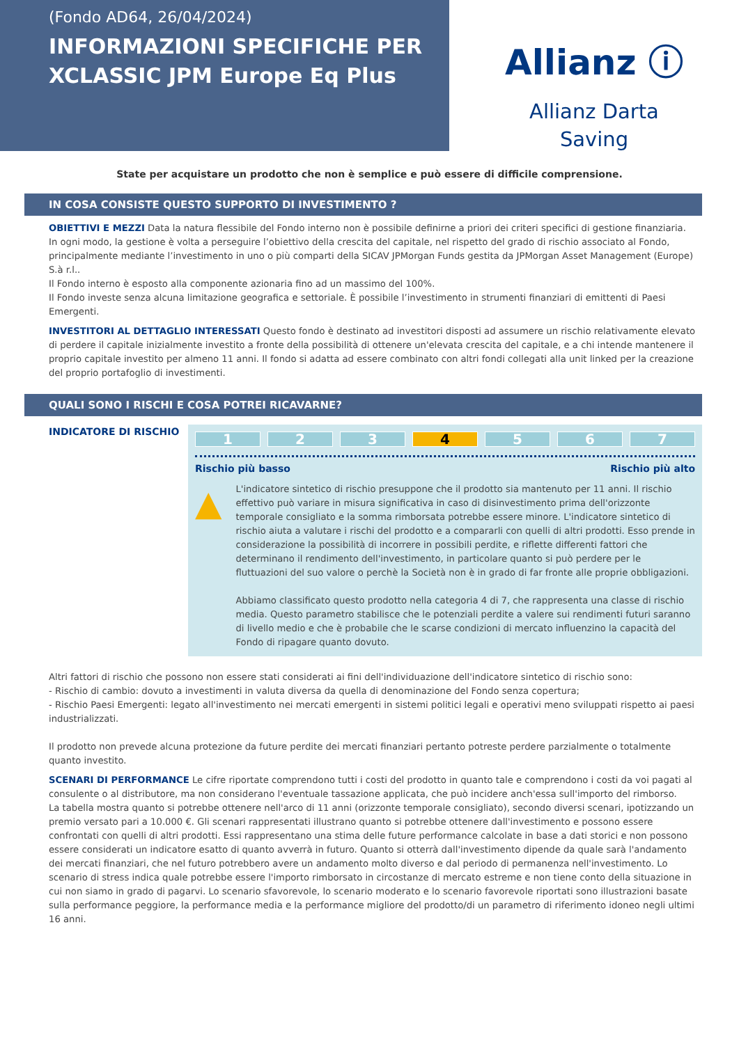(Fondo AD64, 26/04/2024)
INFORMAZIONI SPECIFICHE PER XCLASSIC JPM Europe Eq Plus
Allianz ⓘ
Allianz Darta
Saving
State per acquistare un prodotto che non è semplice e può essere di difficile comprensione.
IN COSA CONSISTE QUESTO SUPPORTO DI INVESTIMENTO ?
OBIETTIVI E MEZZI Data la natura flessibile del Fondo interno non è possibile definirne a priori dei criteri specifici di gestione finanziaria.
In ogni modo, la gestione è volta a perseguire l’obiettivo della crescita del capitale, nel rispetto del grado di rischio associato al Fondo, principalmente mediante l’investimento in uno o più comparti della SICAV JPMorgan Funds gestita da JPMorgan Asset Management (Europe) S.à r.l..
Il Fondo interno è esposto alla componente azionaria fino ad un massimo del 100%.
Il Fondo investe senza alcuna limitazione geografica e settoriale. È possibile l’investimento in strumenti finanziari di emittenti di Paesi Emergenti.
INVESTITORI AL DETTAGLIO INTERESSATI Questo fondo è destinato ad investitori disposti ad assumere un rischio relativamente elevato di perdere il capitale inizialmente investito a fronte della possibilità di ottenere un'elevata crescita del capitale, e a chi intende mantenere il proprio capitale investito per almeno 11 anni. Il fondo si adatta ad essere combinato con altri fondi collegati alla unit linked per la creazione del proprio portafoglio di investimenti.
QUALI SONO I RISCHI E COSA POTREI RICAVARNE?
INDICATORE DI RISCHIO
1 2 3 4 5 6 7
Rischio più basso Rischio più alto
▲
L'indicatore sintetico di rischio presuppone che il prodotto sia mantenuto per 11 anni. Il rischio effettivo può variare in misura significativa in caso di disinvestimento prima dell'orizzonte temporale consigliato e la somma rimborsata potrebbe essere minore. L'indicatore sintetico di rischio aiuta a valutare i rischi del prodotto e a compararli con quelli di altri prodotti. Esso prende in considerazione la possibilità di incorrere in possibili perdite, e riflette differenti fattori che determinano il rendimento dell'investimento, in particolare quanto si può perdere per le fluttuazioni del suo valore o perchè la Società non è in grado di far fronte alle proprie obbligazioni.
Abbiamo classificato questo prodotto nella categoria 4 di 7, che rappresenta una classe di rischio media. Questo parametro stabilisce che le potenziali perdite a valere sui rendimenti futuri saranno di livello medio e che è probabile che le scarse condizioni di mercato influenzino la capacità del Fondo di ripagare quanto dovuto.
Altri fattori di rischio che possono non essere stati considerati ai fini dell'individuazione dell'indicatore sintetico di rischio sono:
- Rischio di cambio: dovuto a investimenti in valuta diversa da quella di denominazione del Fondo senza copertura;
- Rischio Paesi Emergenti: legato all'investimento nei mercati emergenti in sistemi politici legali e operativi meno sviluppati rispetto ai paesi industrializzati.
Il prodotto non prevede alcuna protezione da future perdite dei mercati finanziari pertanto potreste perdere parzialmente o totalmente quanto investito.
SCENARI DI PERFORMANCE Le cifre riportate comprendono tutti i costi del prodotto in quanto tale e comprendono i costi da voi pagati al consulente o al distributore, ma non considerano l'eventuale tassazione applicata, che può incidere anch'essa sull'importo del rimborso.
La tabella mostra quanto si potrebbe ottenere nell'arco di 11 anni (orizzonte temporale consigliato), secondo diversi scenari, ipotizzando un premio versato pari a 10.000 €. Gli scenari rappresentati illustrano quanto si potrebbe ottenere dall'investimento e possono essere confrontati con quelli di altri prodotti. Essi rappresentano una stima delle future performance calcolate in base a dati storici e non possono essere considerati un indicatore esatto di quanto avverrà in futuro. Quanto si otterrà dall'investimento dipende da quale sarà l'andamento dei mercati finanziari, che nel futuro potrebbero avere un andamento molto diverso e dal periodo di permanenza nell'investimento. Lo scenario di stress indica quale potrebbe essere l'importo rimborsato in circostanze di mercato estreme e non tiene conto della situazione in cui non siamo in grado di pagarvi. Lo scenario sfavorevole, lo scenario moderato e lo scenario favorevole riportati sono illustrazioni basate sulla performance peggiore, la performance media e la performance migliore del prodotto/di un parametro di riferimento idoneo negli ultimi 16 anni.